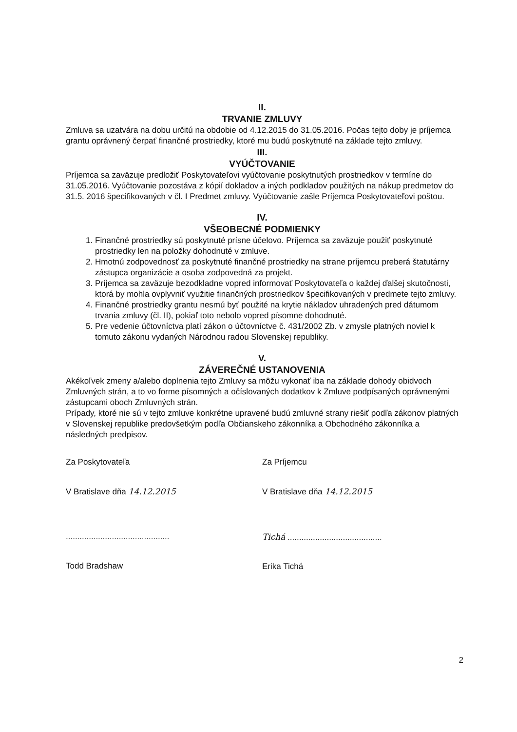II.
TRVANIE ZMLUVY
Zmluva sa uzatvára na dobu určitú na obdobie od 4.12.2015 do 31.05.2016. Počas tejto doby je príjemca grantu oprávnený čerpať finančné prostriedky, ktoré mu budú poskytnuté na základe tejto zmluvy.
III.
VYÚČTOVANIE
Príjemca sa zaväzuje predložiť Poskytovateľovi vyúčtovanie poskytnutých prostriedkov v termíne do 31.05.2016. Vyúčtovanie pozostáva z kópií dokladov a iných podkladov použitých na nákup predmetov do 31.5. 2016 špecifikovaných v čl. I Predmet zmluvy. Vyúčtovanie zašle Príjemca Poskytovateľovi poštou.
IV.
VŠEOBECNÉ PODMIENKY
1. Finančné prostriedky sú poskytnuté prísne účelovo. Príjemca sa zaväzuje použiť poskytnuté prostriedky len na položky dohodnuté v zmluve.
2. Hmotnú zodpovednosť za poskytnuté finančné prostriedky na strane príjemcu preberá štatutárny zástupca organizácie a osoba zodpovedná za projekt.
3. Príjemca sa zaväzuje bezodkladne vopred informovať Poskytovateľa o každej ďalšej skutočnosti, ktorá by mohla ovplyvniť využitie finančných prostriedkov špecifikovaných v predmete tejto zmluvy.
4. Finančné prostriedky grantu nesmú byť použité na krytie nákladov uhradených pred dátumom trvania zmluvy (čl. II), pokiaľ toto nebolo vopred písomne dohodnuté.
5. Pre vedenie účtovníctva platí zákon o účtovníctve č. 431/2002 Zb. v zmysle platných noviel k tomuto zákonu vydaných Národnou radou Slovenskej republiky.
V.
ZÁVEREČNÉ USTANOVENIA
Akékoľvek zmeny a/alebo doplnenia tejto Zmluvy sa môžu vykonať iba na základe dohody obidvoch Zmluvných strán, a to vo forme písomných a očíslovaných dodatkov k Zmluve podpísaných oprávnenými zástupcami oboch Zmluvných strán.
Prípady, ktoré nie sú v tejto zmluve konkrétne upravené budú zmluvné strany riešiť podľa zákonov platných v Slovenskej republike predovšetkým podľa Občianskeho zákonníka a Obchodného zákonníka a následných predpisov.
Za Poskytovateľa
V Bratislave dňa 14.12.2015
.............................................
Todd Bradshaw
Za Príjemcu
V Bratislave dňa 14.12.2015
Tichá .........................................
Erika Tichá
2